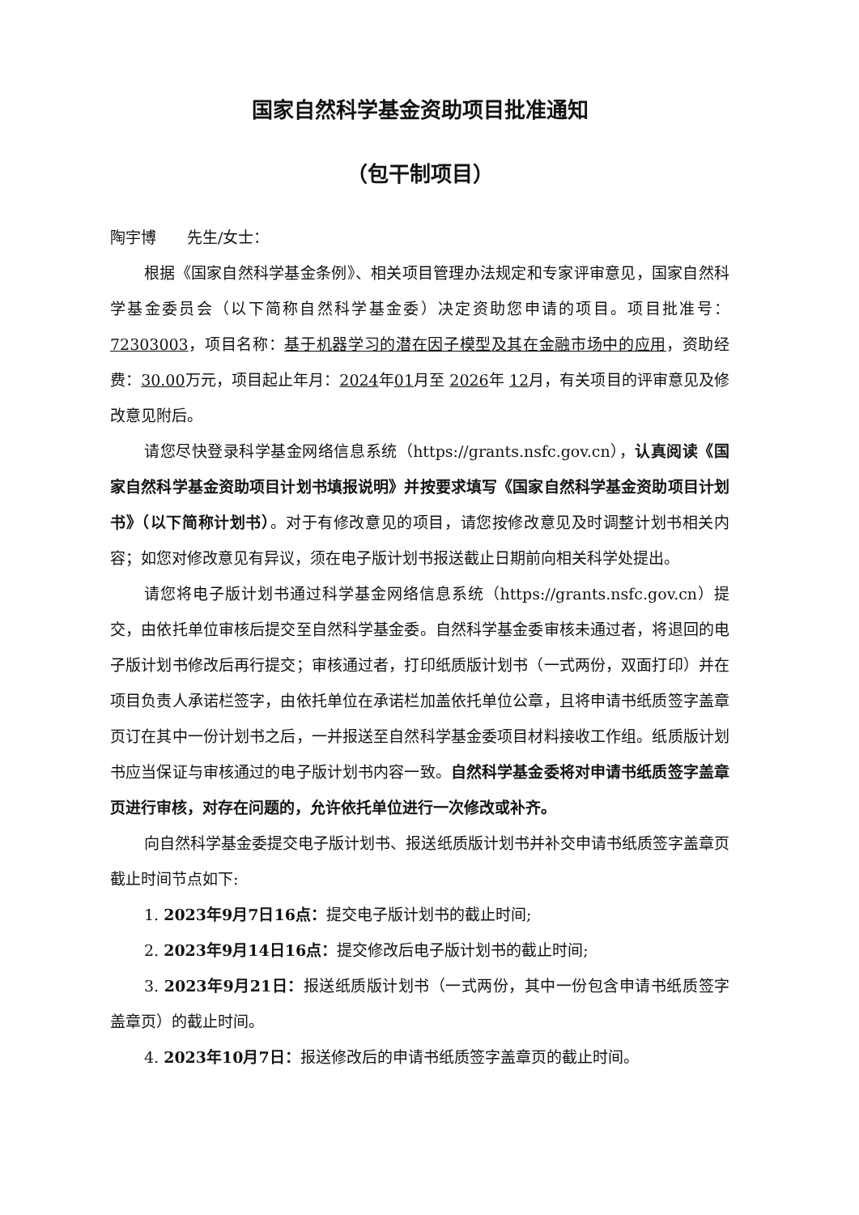国家自然科学基金资助项目批准通知
（包干制项目）
陶宇博　　先生/女士：
根据《国家自然科学基金条例》、相关项目管理办法规定和专家评审意见，国家自然科学基金委员会（以下简称自然科学基金委）决定资助您申请的项目。项目批准号：72303003，项目名称：基于机器学习的潜在因子模型及其在金融市场中的应用，资助经费：30.00万元，项目起止年月：2024年01月至 2026年 12月，有关项目的评审意见及修改意见附后。
请您尽快登录科学基金网络信息系统（https://grants.nsfc.gov.cn），认真阅读《国家自然科学基金资助项目计划书填报说明》并按要求填写《国家自然科学基金资助项目计划书》（以下简称计划书）。对于有修改意见的项目，请您按修改意见及时调整计划书相关内容；如您对修改意见有异议，须在电子版计划书报送截止日期前向相关科学处提出。
请您将电子版计划书通过科学基金网络信息系统（https://grants.nsfc.gov.cn）提交，由依托单位审核后提交至自然科学基金委。自然科学基金委审核未通过者，将退回的电子版计划书修改后再行提交；审核通过者，打印纸质版计划书（一式两份，双面打印）并在项目负责人承诺栏签字，由依托单位在承诺栏加盖依托单位公章，且将申请书纸质签字盖章页订在其中一份计划书之后，一并报送至自然科学基金委项目材料接收工作组。纸质版计划书应当保证与审核通过的电子版计划书内容一致。自然科学基金委将对申请书纸质签字盖章页进行审核，对存在问题的，允许依托单位进行一次修改或补齐。
向自然科学基金委提交电子版计划书、报送纸质版计划书并补交申请书纸质签字盖章页截止时间节点如下:
1. 2023年9月7日16点：提交电子版计划书的截止时间;
2. 2023年9月14日16点：提交修改后电子版计划书的截止时间;
3. 2023年9月21日：报送纸质版计划书（一式两份，其中一份包含申请书纸质签字盖章页）的截止时间。
4. 2023年10月7日：报送修改后的申请书纸质签字盖章页的截止时间。